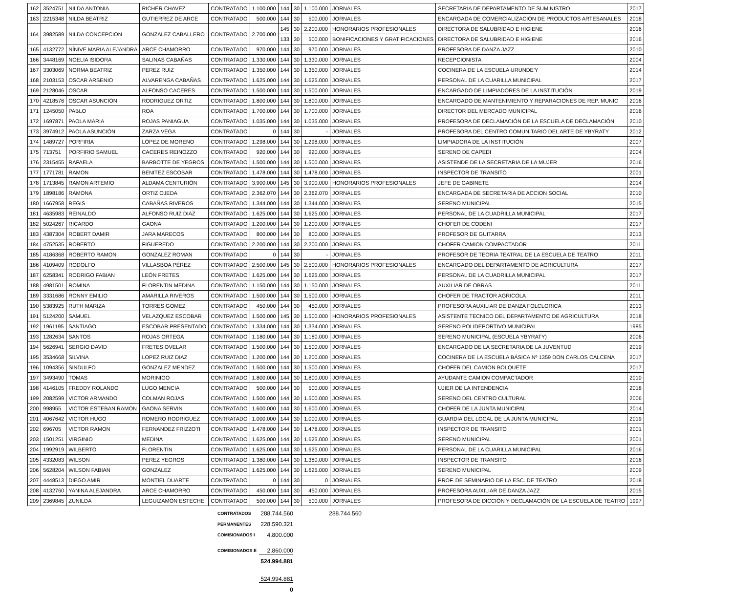| 162 | 3524751 | NILDA ANTONIA | RICHER CHAVEZ | CONTRATADO | 1.100.000 | 144 | 30 | 1.100.000 | JORNALES | SECRETARIA DE DEPARTAMENTO DE SUMINISTRO | 2017 |
| 163 | 2215348 | NILDA BEATRIZ | GUTIERREZ DE ARCE | CONTRATADO | 500.000 | 144 | 30 | 500.000 | JORNALES | ENCARGADA DE COMERCIALIZACIÓN DE PRODUCTOS ARTESANALES | 2018 |
| 164 | 3982589 | NILDA CONCEPCION | GONZALEZ CABALLERO | CONTRATADO | 2.700.000 | 145 | 30 | 2.200.000 | HONORARIOS PROFESIONALES | DIRECTORA DE SALUBRIDAD E HIGIENE | 2016 |
| | | | | | | 133 | 30 | 500.000 | BONIFICACIONES Y GRATIFICACIONES | DIRECTORA DE SALUBRIDAD E HIGIENE | 2016 |
| 165 | 4132772 | NÍNIVE MARIA ALEJANDRA | ARCE CHAMORRO | CONTRATADO | 970.000 | 144 | 30 | 970.000 | JORNALES | PROFESORA DE DANZA JAZZ | 2010 |
| 166 | 3448169 | NOELIA ISIDORA | SALINAS CABAÑAS | CONTRATADO | 1.330.000 | 144 | 30 | 1.330.000 | JORNALES | RECEPCIONISTA | 2004 |
| 167 | 3303069 | NORMA BEATRIZ | PEREZ RUIZ | CONTRATADO | 1.350.000 | 144 | 30 | 1.350.000 | JORNALES | COCINERA DE LA ESCUELA URUNDE'Y | 2014 |
| 168 | 2103153 | OSCAR ARSENIO | ALVARENGA CABAÑAS | CONTRATADO | 1.625.000 | 144 | 30 | 1.625.000 | JORNALES | PERSONAL DE LA CUARILLA MUNICIPAL | 2017 |
| 169 | 2128046 | OSCAR | ALFONSO CACERES | CONTRATADO | 1.500.000 | 144 | 30 | 1.500.000 | JORNALES | ENCARGADO DE LIMPIADORES DE LA INSTITUCIÓN | 2019 |
| 170 | 4218576 | OSCAR ASUNCIÓN | RODRIGUEZ ORTIZ | CONTRATADO | 1.800.000 | 144 | 30 | 1.800.000 | JORNALES | ENCARGADO DE MANTENIMIENTO Y REPARACIONES DE REP. MUNIC | 2016 |
| 171 | 1245050 | PABLO | ROA | CONTRATADO | 1.700.000 | 144 | 30 | 1.700.000 | JORNALES | DIRECTOR DEL MERCADO MUNICIPAL | 2016 |
| 172 | 1697871 | PAOLA MARIA | ROJAS PANIAGUA | CONTRATADO | 1.035.000 | 144 | 30 | 1.035.000 | JORNALES | PROFESORA DE DECLAMACIÓN DE LA ESCUELA DE DECLAMACIÓN | 2010 |
| 173 | 3974912 | PAOLA ASUNCIÓN | ZARZA VEGA | CONTRATADO | 0 | 144 | 30 | - | JORNALES | PROFESORA DEL CENTRO COMUNITARIO DEL ARTE DE YBYRATY | 2012 |
| 174 | 1489727 | PORFIRIA | LÓPEZ DE MORENO | CONTRATADO | 1.298.000 | 144 | 30 | 1.298.000 | JORNALES | LIMPIADORA DE LA INSTITUCIÓN | 2007 |
| 175 | 713751 | PORFIRIO SAMUEL | CACERES REINOZZO | CONTRATADO | 920.000 | 144 | 30 | 920.000 | JORNALES | SERENO DE CAPEDI | 2004 |
| 176 | 2315455 | RAFAELA | BARBOTTE DE YEGROS | CONTRATADO | 1.500.000 | 144 | 30 | 1.500.000 | JORNALES | ASISTENDE DE LA SECRETARIA DE LA MUJER | 2016 |
| 177 | 1771781 | RAMON | BENITEZ ESCOBAR | CONTRATADO | 1.478.000 | 144 | 30 | 1.478.000 | JORNALES | INSPECTOR DE TRANSITO | 2001 |
| 178 | 1713845 | RAMON ARTEMIO | ALDAMA CENTURIÓN | CONTRATADO | 3.900.000 | 145 | 30 | 3.900.000 | HONORARIOS PROFESIONALES | JEFE DE GABINETE | 2014 |
| 179 | 1898186 | RAMONA | ORTIZ OJEDA | CONTRATADO | 2.362.070 | 144 | 30 | 2.362.070 | JORNALES | ENCARGADA DE SECRETARIA DE ACCION SOCIAL | 2010 |
| 180 | 1667958 | REGIS | CABAÑAS RIVEROS | CONTRATADO | 1.344.000 | 144 | 30 | 1.344.000 | JORNALES | SERENO MUNICIPAL | 2015 |
| 181 | 4635983 | REINALDO | ALFONSO RUIZ DIAZ | CONTRATADO | 1.625.000 | 144 | 30 | 1.625.000 | JORNALES | PERSONAL DE LA CUADRILLA MUNICIPAL | 2017 |
| 182 | 5024267 | RICARDO | GAONA | CONTRATADO | 1.200.000 | 144 | 30 | 1.200.000 | JORNALES | CHOFER DE CODENI | 2017 |
| 183 | 4387304 | ROBERT DAMIR | JARA MARECOS | CONTRATADO | 800.000 | 144 | 30 | 800.000 | JORNALES | PROFESOR DE GUITARRA | 2013 |
| 184 | 4752535 | ROBERTO | FIGUEREDO | CONTRATADO | 2.200.000 | 144 | 30 | 2.200.000 | JORNALES | CHOFER CAMION COMPACTADOR | 2011 |
| 185 | 4186368 | ROBERTO RAMON | GONZALEZ ROMAN | CONTRATADO | 0 | 144 | 30 | - | JORNALES | PROFESOR DE TEORIA TEATRAL DE LA ESCUELA DE TEATRO | 2011 |
| 186 | 4109409 | RODOLFO | VILLASBOA PÉREZ | CONTRATADO | 2.500.000 | 145 | 30 | 2.500.000 | HONORARIOS PROFESIONALES | ENCARGADO DEL DEPARTAMENTO DE AGRICULTURA | 2017 |
| 187 | 6258341 | RODRIGO FABIAN | LEÓN FRETES | CONTRATADO | 1.625.000 | 144 | 30 | 1.625.000 | JORNALES | PERSONAL DE LA CUADRILLA MUNICIPAL | 2017 |
| 188 | 4981501 | ROMINA | FLORENTIN MEDINA | CONTRATADO | 1.150.000 | 144 | 30 | 1.150.000 | JORNALES | AUXILIAR DE OBRAS | 2011 |
| 189 | 3331686 | RONNY EMILIO | AMARILLA RIVEROS | CONTRATADO | 1.500.000 | 144 | 30 | 1.500.000 | JORNALES | CHOFER DE TRACTOR AGRICOLA | 2011 |
| 190 | 5383925 | RUTH MARIZA | TORRES GOMEZ | CONTRATADO | 450.000 | 144 | 30 | 450.000 | JORNALES | PROFESORA AUXILIAR DE DANZA FOLCLORICA | 2013 |
| 191 | 5124200 | SAMUEL | VELAZQUEZ ESCOBAR | CONTRATADO | 1.500.000 | 145 | 30 | 1.500.000 | HONORARIOS PROFESIONALES | ASISTENTE TECNICO DEL DEPARTAMENTO DE AGRICULTURA | 2018 |
| 192 | 1961195 | SANTIAGO | ESCOBAR PRESENTADO | CONTRATADO | 1.334.000 | 144 | 30 | 1.334.000 | JORNALES | SERENO POLIDEPORTIVO MUNICIPAL | 1985 |
| 193 | 1282634 | SANTOS | ROJAS ORTEGA | CONTRATADO | 1.180.000 | 144 | 30 | 1.180.000 | JORNALES | SERENO MUNICIPAL (ESCUELA YBYRATY) | 2006 |
| 194 | 5626941 | SERGIO DAVID | FRETES OVELAR | CONTRATADO | 1.500.000 | 144 | 30 | 1.500.000 | JORNALES | ENCARGADO DE LA SECRETARIA DE LA JUVENTUD | 2019 |
| 195 | 3534668 | SILVINA | LOPEZ RUIZ DIAZ | CONTRATADO | 1.200.000 | 144 | 30 | 1.200.000 | JORNALES | COCINERA DE LA ESCUELA BÁSICA Nº 1359 DON CARLOS CALCENA | 2017 |
| 196 | 1094356 | SINDULFO | GONZALEZ MENDEZ | CONTRATADO | 1.500.000 | 144 | 30 | 1.500.000 | JORNALES | CHOFER DEL CAMION BOLQUETE | 2017 |
| 197 | 3493490 | TOMAS | MORINIGO | CONTRATADO | 1.800.000 | 144 | 30 | 1.800.000 | JORNALES | AYUDANTE CAMION COMPACTADOR | 2010 |
| 198 | 4146105 | FREDDY ROLANDO | LUGO MENCIA | CONTRATADO | 500.000 | 144 | 30 | 500.000 | JORNALES | UJIER DE LA INTENDENCIA | 2018 |
| 199 | 2082599 | VICTOR ARMANDO | COLMAN ROJAS | CONTRATADO | 1.500.000 | 144 | 30 | 1.500.000 | JORNALES | SERENO DEL CENTRO CULTURAL | 2006 |
| 200 | 998955 | VICTOR ESTEBAN RAMON | GAONA SERVIN | CONTRATADO | 1.600.000 | 144 | 30 | 1.600.000 | JORNALES | CHOFER DE LA JUNTA MUNICIPAL | 2014 |
| 201 | 4067642 | VICTOR HUGO | ROMERO RODRIGUEZ | CONTRATADO | 1.000.000 | 144 | 30 | 1.000.000 | JORNALES | GUARDIA DEL LOCAL DE LA JUNTA MUNICIPAL | 2019 |
| 202 | 696705 | VICTOR RAMON | FERNANDEZ FRIZZOTI | CONTRATADO | 1.478.000 | 144 | 30 | 1.478.000 | JORNALES | INSPECTOR DE TRANSITO | 2001 |
| 203 | 1501251 | VIRGINIO | MEDINA | CONTRATADO | 1.625.000 | 144 | 30 | 1.625.000 | JORNALES | SERENO MUNICIPAL | 2001 |
| 204 | 1992919 | WILBERTO | FLORENTIN | CONTRATADO | 1.625.000 | 144 | 30 | 1.625.000 | JORNALES | PERSONAL DE LA CUARILLA MUNICIPAL | 2016 |
| 205 | 4332083 | WILSON | PEREZ YEGROS | CONTRATADO | 1.380.000 | 144 | 30 | 1.380.000 | JORNALES | INSPECTOR DE TRANSITO | 2016 |
| 206 | 5628204 | WILSON FABIAN | GONZALEZ | CONTRATADO | 1.625.000 | 144 | 30 | 1.625.000 | JORNALES | SERENO MUNICIPAL | 2009 |
| 207 | 4448513 | DIEGO AMIR | MONTIEL DUARTE | CONTRATADO | 0 | 144 | 30 | 0 | JORNALES | PROF. DE SEMINARIO DE LA ESC. DE TEATRO | 2018 |
| 208 | 4132760 | YANINA ALEJANDRA | ARCE CHAMORRO | CONTRATADO | 450.000 | 144 | 30 | 450.000 | JORNALES | PROFESORA AUXILIAR DE DANZA JAZZ | 2015 |
| 209 | 2369845 | ZUNILDA | LEGUIZAMÓN ESTECHE | CONTRATADO | 500.000 | 144 | 30 | 500.000 | JORNALES | PROFESORA DE DICCIÓN Y DECLAMACIÓN DE LA ESCUELA DE TEATRO | 1997 |
CONTRATADOS 288.744.560 288.744.560
PERMANENTES 228.590.321
COMISIONADOS I 4.800.000
COMISIONADOS E 2.860.000
524.994.881
524.994.881
0